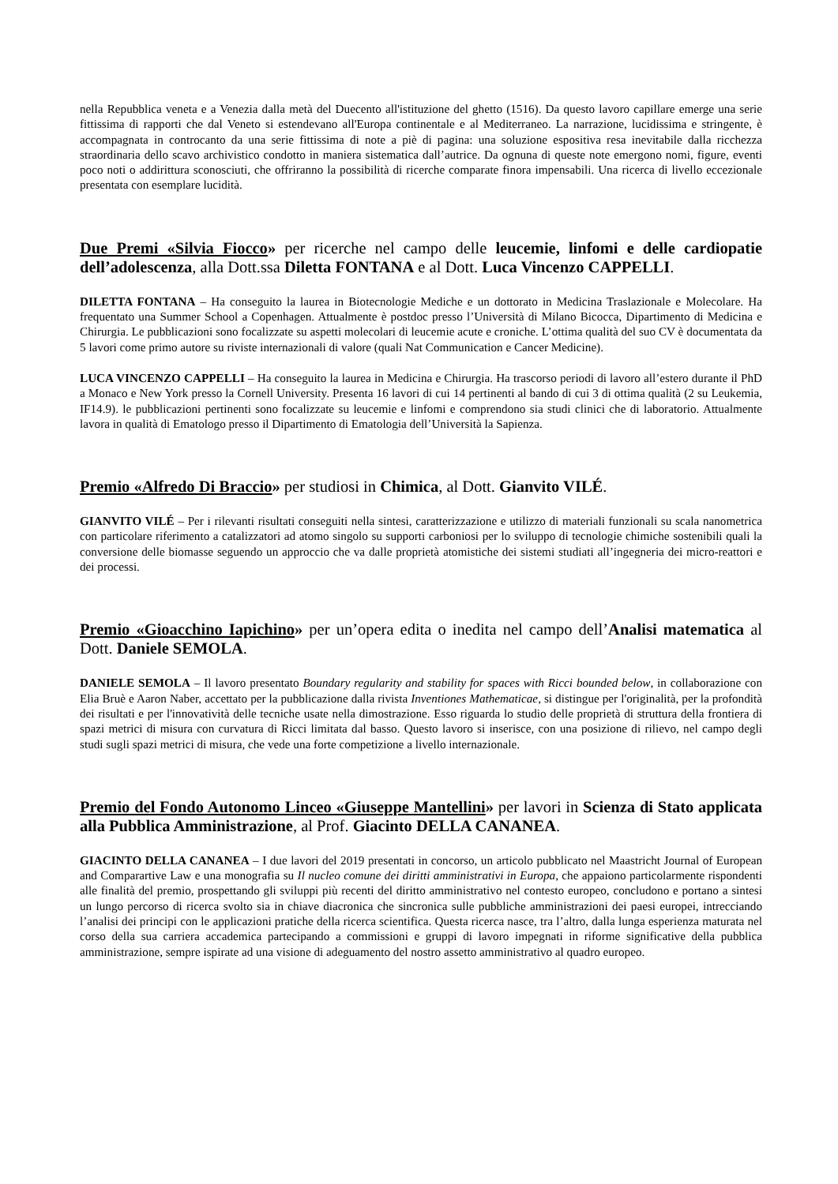nella Repubblica veneta e a Venezia dalla metà del Duecento all'istituzione del ghetto (1516). Da questo lavoro capillare emerge una serie fittissima di rapporti che dal Veneto si estendevano all'Europa continentale e al Mediterraneo. La narrazione, lucidissima e stringente, è accompagnata in controcanto da una serie fittissima di note a piè di pagina: una soluzione espositiva resa inevitabile dalla ricchezza straordinaria dello scavo archivistico condotto in maniera sistematica dall’autrice. Da ognuna di queste note emergono nomi, figure, eventi poco noti o addirittura sconosciuti, che offriranno la possibilità di ricerche comparate finora impensabili. Una ricerca di livello eccezionale presentata con esemplare lucidità.
Due Premi «Silvia Fiocco» per ricerche nel campo delle leucemie, linfomi e delle cardiopatie dell’adolescenza, alla Dott.ssa Diletta FONTANA e al Dott. Luca Vincenzo CAPPELLI.
DILETTA FONTANA – Ha conseguito la laurea in Biotecnologie Mediche e un dottorato in Medicina Traslazionale e Molecolare. Ha frequentato una Summer School a Copenhagen. Attualmente è postdoc presso l’Università di Milano Bicocca, Dipartimento di Medicina e Chirurgia. Le pubblicazioni sono focalizzate su aspetti molecolari di leucemie acute e croniche. L’ottima qualità del suo CV è documentata da 5 lavori come primo autore su riviste internazionali di valore (quali Nat Communication e Cancer Medicine).
LUCA VINCENZO CAPPELLI – Ha conseguito la laurea in Medicina e Chirurgia. Ha trascorso periodi di lavoro all’estero durante il PhD a Monaco e New York presso la Cornell University. Presenta 16 lavori di cui 14 pertinenti al bando di cui 3 di ottima qualità (2 su Leukemia, IF14.9). le pubblicazioni pertinenti sono focalizzate su leucemie e linfomi e comprendono sia studi clinici che di laboratorio. Attualmente lavora in qualità di Ematologo presso il Dipartimento di Ematologia dell’Università la Sapienza.
Premio «Alfredo Di Braccio» per studiosi in Chimica, al Dott. Gianvito VILÉ.
GIANVITO VILÉ – Per i rilevanti risultati conseguiti nella sintesi, caratterizzazione e utilizzo di materiali funzionali su scala nanometrica con particolare riferimento a catalizzatori ad atomo singolo su supporti carboniosi per lo sviluppo di tecnologie chimiche sostenibili quali la conversione delle biomasse seguendo un approccio che va dalle proprietà atomistiche dei sistemi studiati all’ingegneria dei micro-reattori e dei processi.
Premio «Gioacchino Iapichino» per un’opera edita o inedita nel campo dell’Analisi matematica al Dott. Daniele SEMOLA.
DANIELE SEMOLA – Il lavoro presentato Boundary regularity and stability for spaces with Ricci bounded below, in collaborazione con Elia Bruè e Aaron Naber, accettato per la pubblicazione dalla rivista Inventiones Mathematicae, si distingue per l'originalità, per la profondità dei risultati e per l'innovatività delle tecniche usate nella dimostrazione. Esso riguarda lo studio delle proprietà di struttura della frontiera di spazi metrici di misura con curvatura di Ricci limitata dal basso. Questo lavoro si inserisce, con una posizione di rilievo, nel campo degli studi sugli spazi metrici di misura, che vede una forte competizione a livello internazionale.
Premio del Fondo Autonomo Linceo «Giuseppe Mantellini» per lavori in Scienza di Stato applicata alla Pubblica Amministrazione, al Prof. Giacinto DELLA CANANEA.
GIACINTO DELLA CANANEA – I due lavori del 2019 presentati in concorso, un articolo pubblicato nel Maastricht Journal of European and Comparartive Law e una monografia su Il nucleo comune dei diritti amministrativi in Europa, che appaiono particolarmente rispondenti alle finalità del premio, prospettando gli sviluppi più recenti del diritto amministrativo nel contesto europeo, concludono e portano a sintesi un lungo percorso di ricerca svolto sia in chiave diacronica che sincronica sulle pubbliche amministrazioni dei paesi europei, intrecciando l’analisi dei principi con le applicazioni pratiche della ricerca scientifica. Questa ricerca nasce, tra l’altro, dalla lunga esperienza maturata nel corso della sua carriera accademica partecipando a commissioni e gruppi di lavoro impegnati in riforme significative della pubblica amministrazione, sempre ispirate ad una visione di adeguamento del nostro assetto amministrativo al quadro europeo.